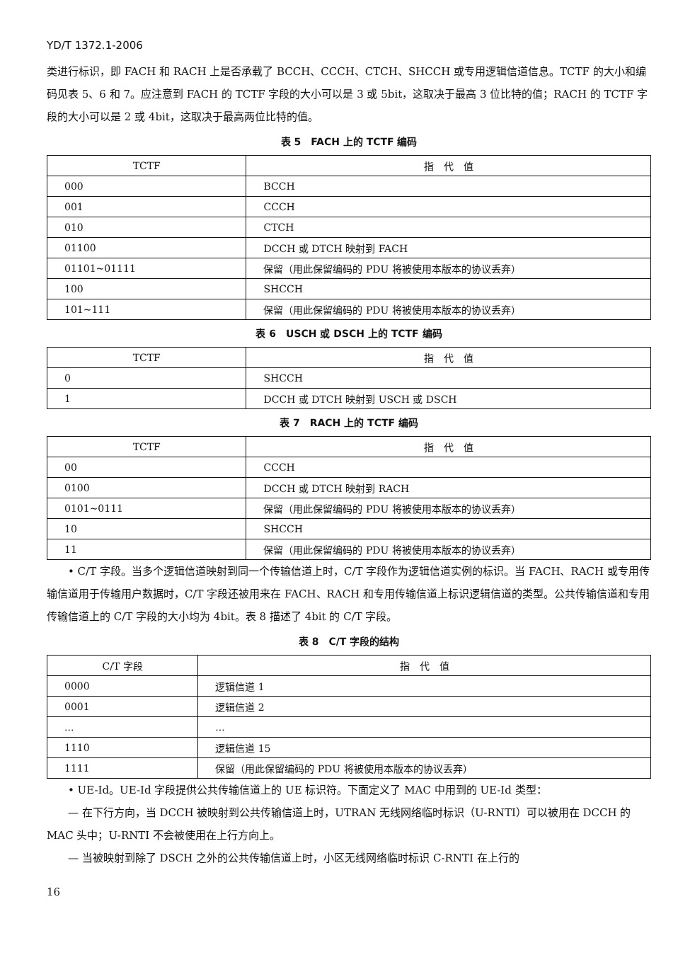YD/T 1372.1-2006
类进行标识，即 FACH 和 RACH 上是否承载了 BCCH、CCCH、CTCH、SHCCH 或专用逻辑信道信息。TCTF 的大小和编码见表 5、6 和 7。应注意到 FACH 的 TCTF 字段的大小可以是 3 或 5bit，这取决于最高 3 位比特的值；RACH 的 TCTF 字段的大小可以是 2 或 4bit，这取决于最高两位比特的值。
表 5　FACH 上的 TCTF 编码
| TCTF | 指 代 值 |
| --- | --- |
| 000 | BCCH |
| 001 | CCCH |
| 010 | CTCH |
| 01100 | DCCH 或 DTCH 映射到 FACH |
| 01101~01111 | 保留（用此保留编码的 PDU 将被使用本版本的协议丢弃） |
| 100 | SHCCH |
| 101~111 | 保留（用此保留编码的 PDU 将被使用本版本的协议丢弃） |
表 6　USCH 或 DSCH 上的 TCTF 编码
| TCTF | 指 代 值 |
| --- | --- |
| 0 | SHCCH |
| 1 | DCCH 或 DTCH 映射到 USCH 或 DSCH |
表 7　RACH 上的 TCTF 编码
| TCTF | 指 代 值 |
| --- | --- |
| 00 | CCCH |
| 0100 | DCCH 或 DTCH 映射到 RACH |
| 0101~0111 | 保留（用此保留编码的 PDU 将被使用本版本的协议丢弃） |
| 10 | SHCCH |
| 11 | 保留（用此保留编码的 PDU 将被使用本版本的协议丢弃） |
• C/T 字段。当多个逻辑信道映射到同一个传输信道上时，C/T 字段作为逻辑信道实例的标识。当 FACH、RACH 或专用传输信道用于传输用户数据时，C/T 字段还被用来在 FACH、RACH 和专用传输信道上标识逻辑信道的类型。公共传输信道和专用传输信道上的 C/T 字段的大小均为 4bit。表 8 描述了 4bit 的 C/T 字段。
表 8　C/T 字段的结构
| C/T 字段 | 指 代 值 |
| --- | --- |
| 0000 | 逻辑信道 1 |
| 0001 | 逻辑信道 2 |
| ... | ... |
| 1110 | 逻辑信道 15 |
| 1111 | 保留（用此保留编码的 PDU 将被使用本版本的协议丢弃） |
• UE-Id。UE-Id 字段提供公共传输信道上的 UE 标识符。下面定义了 MAC 中用到的 UE-Id 类型：
— 在下行方向，当 DCCH 被映射到公共传输信道上时，UTRAN 无线网络临时标识（U-RNTI）可以被用在 DCCH 的 MAC 头中；U-RNTI 不会被使用在上行方向上。
— 当被映射到除了 DSCH 之外的公共传输信道上时，小区无线网络临时标识 C-RNTI 在上行的
16